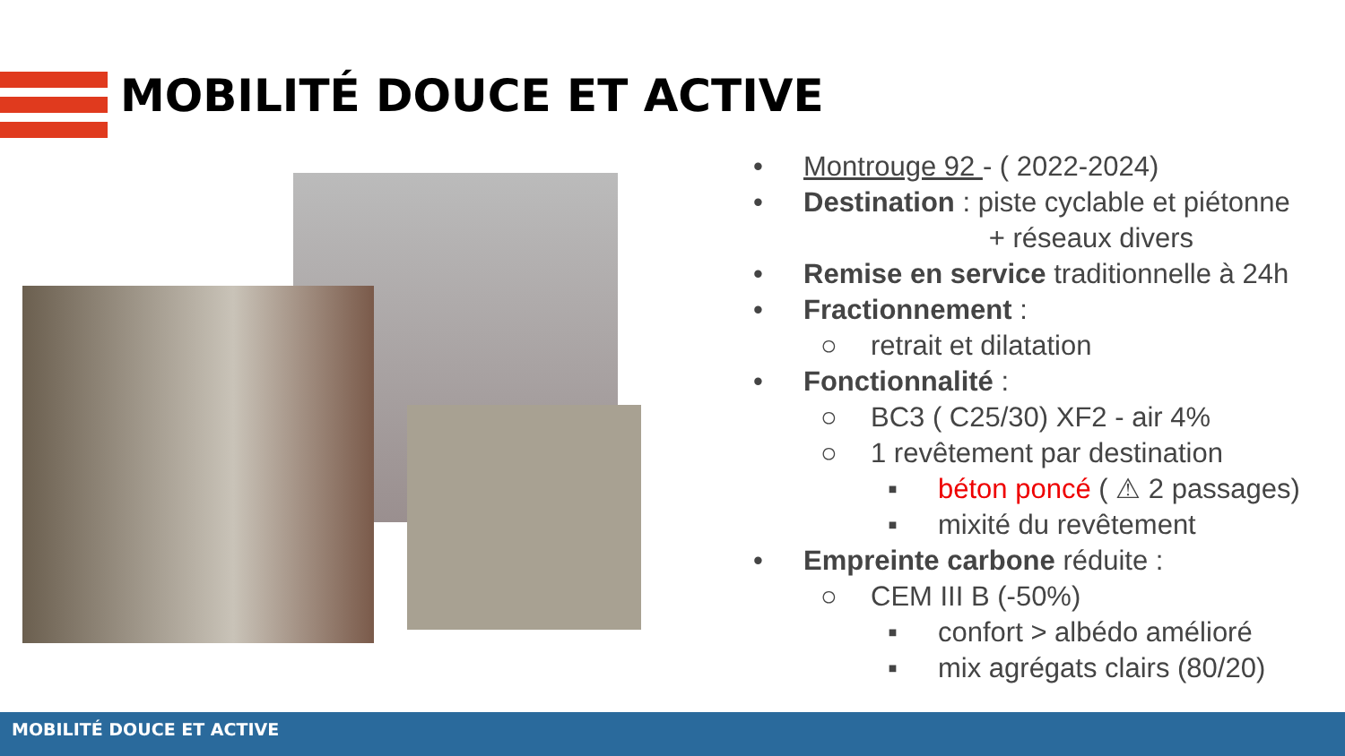MOBILITÉ DOUCE ET ACTIVE
• Montrouge 92 - ( 2022-2024)
• Destination : piste cyclable et piétonne
+ réseaux divers
• Remise en service traditionnelle à 24h
• Fractionnement :
○ retrait et dilatation
• Fonctionnalité :
○ BC3 ( C25/30) XF2 - air 4%
○ 1 revêtement par destination
▪ béton poncé ( ⚠ 2 passages)
▪ mixité du revêtement
• Empreinte carbone réduite :
○ CEM III B (-50%)
▪ confort > albédo amélioré
▪ mix agrégats clairs (80/20)
MOBILITÉ DOUCE ET ACTIVE